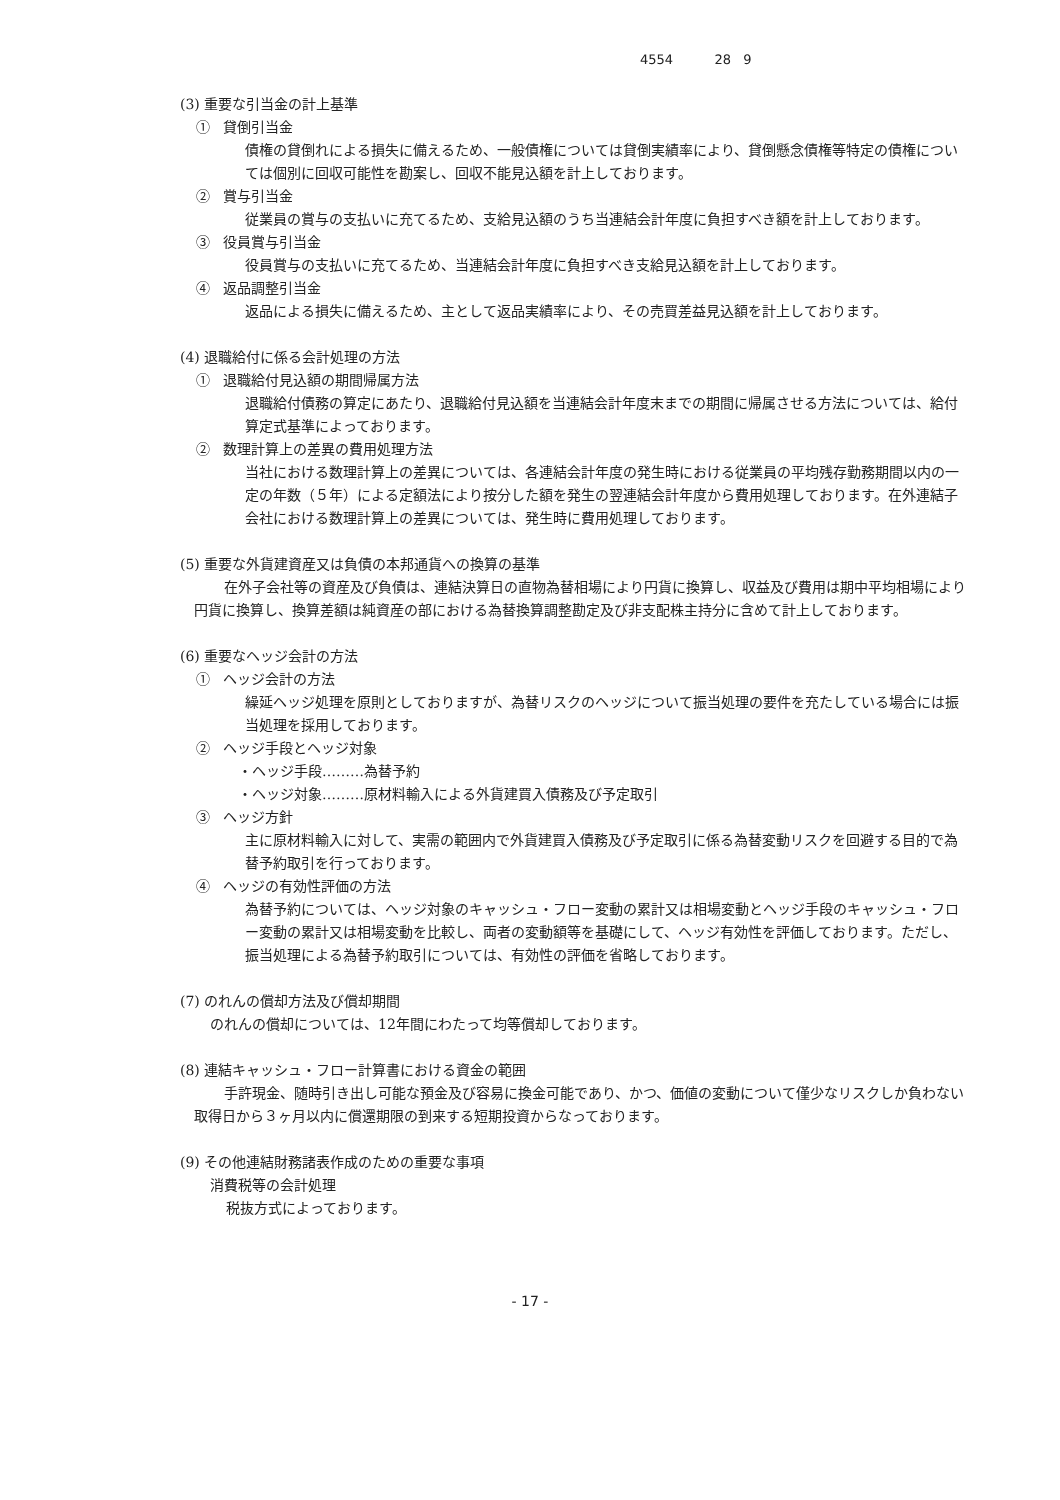4554 28 9
(3) 重要な引当金の計上基準
① 貸倒引当金
債権の貸倒れによる損失に備えるため、一般債権については貸倒実績率により、貸倒懸念債権等特定の債権については個別に回収可能性を勘案し、回収不能見込額を計上しております。
② 賞与引当金
従業員の賞与の支払いに充てるため、支給見込額のうち当連結会計年度に負担すべき額を計上しております。
③ 役員賞与引当金
役員賞与の支払いに充てるため、当連結会計年度に負担すべき支給見込額を計上しております。
④ 返品調整引当金
返品による損失に備えるため、主として返品実績率により、その売買差益見込額を計上しております。
(4) 退職給付に係る会計処理の方法
① 退職給付見込額の期間帰属方法
退職給付債務の算定にあたり、退職給付見込額を当連結会計年度末までの期間に帰属させる方法については、給付算定式基準によっております。
② 数理計算上の差異の費用処理方法
当社における数理計算上の差異については、各連結会計年度の発生時における従業員の平均残存勤務期間以内の一定の年数（５年）による定額法により按分した額を発生の翌連結会計年度から費用処理しております。在外連結子会社における数理計算上の差異については、発生時に費用処理しております。
(5) 重要な外貨建資産又は負債の本邦通貨への換算の基準
在外子会社等の資産及び負債は、連結決算日の直物為替相場により円貨に換算し、収益及び費用は期中平均相場により円貨に換算し、換算差額は純資産の部における為替換算調整勘定及び非支配株主持分に含めて計上しております。
(6) 重要なヘッジ会計の方法
① ヘッジ会計の方法
繰延ヘッジ処理を原則としておりますが、為替リスクのヘッジについて振当処理の要件を充たしている場合には振当処理を採用しております。
② ヘッジ手段とヘッジ対象
・ヘッジ手段………為替予約
・ヘッジ対象………原材料輸入による外貨建買入債務及び予定取引
③ ヘッジ方針
主に原材料輸入に対して、実需の範囲内で外貨建買入債務及び予定取引に係る為替変動リスクを回避する目的で為替予約取引を行っております。
④ ヘッジの有効性評価の方法
為替予約については、ヘッジ対象のキャッシュ・フロー変動の累計又は相場変動とヘッジ手段のキャッシュ・フロー変動の累計又は相場変動を比較し、両者の変動額等を基礎にして、ヘッジ有効性を評価しております。ただし、振当処理による為替予約取引については、有効性の評価を省略しております。
(7) のれんの償却方法及び償却期間
のれんの償却については、12年間にわたって均等償却しております。
(8) 連結キャッシュ・フロー計算書における資金の範囲
手許現金、随時引き出し可能な預金及び容易に換金可能であり、かつ、価値の変動について僅少なリスクしか負わない取得日から３ヶ月以内に償還期限の到来する短期投資からなっております。
(9) その他連結財務諸表作成のための重要な事項
消費税等の会計処理
税抜方式によっております。
- 17 -